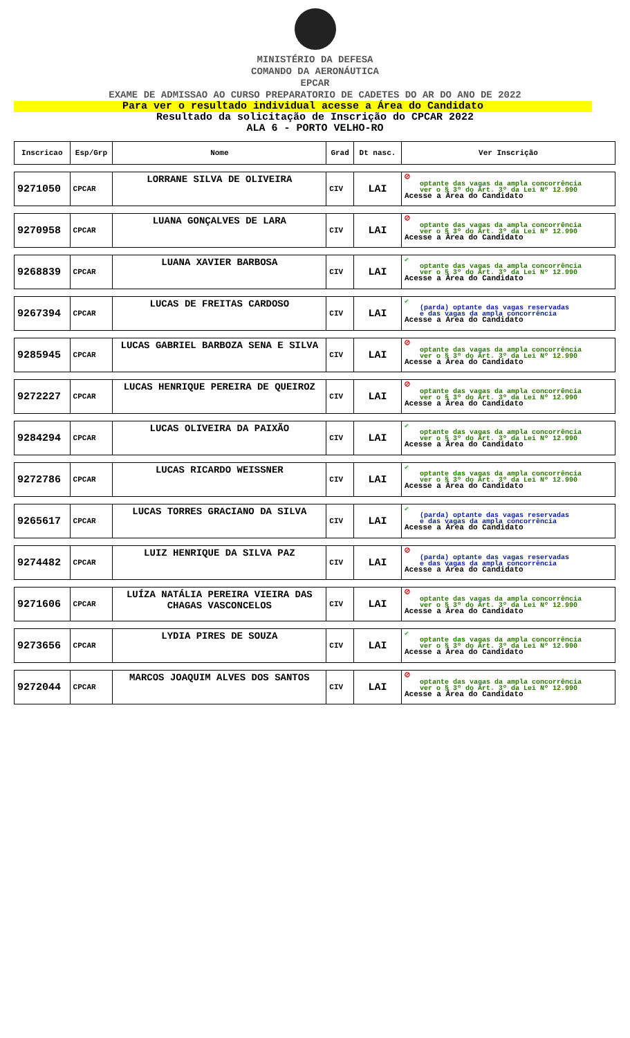MINISTÉRIO DA DEFESA
COMANDO DA AERONÁUTICA
EPCAR
EXAME DE ADMISSAO AO CURSO PREPARATORIO DE CADETES DO AR DO ANO DE 2022
Para ver o resultado individual acesse a Área do Candidato
Resultado da solicitação de Inscrição do CPCAR 2022
ALA 6 - PORTO VELHO-RO
| Inscricao | Esp/Grp | Nome | Grad | Dt nasc. | Ver Inscrição |
| --- | --- | --- | --- | --- | --- |
| 9271050 | CPCAR | LORRANE SILVA DE OLIVEIRA | CIV | LAI | ⊘ optante das vagas da ampla concorrência ver o § 3º do Art. 3º da Lei Nº 12.990 Acesse a Área do Candidato |
| 9270958 | CPCAR | LUANA GONÇALVES DE LARA | CIV | LAI | ⊘ optante das vagas da ampla concorrência ver o § 3º do Art. 3º da Lei Nº 12.990 Acesse a Área do Candidato |
| 9268839 | CPCAR | LUANA XAVIER BARBOSA | CIV | LAI | ✔ optante das vagas da ampla concorrência ver o § 3º do Art. 3º da Lei Nº 12.990 Acesse a Área do Candidato |
| 9267394 | CPCAR | LUCAS DE FREITAS CARDOSO | CIV | LAI | ✔ (parda) optante das vagas reservadas e das vagas da ampla concorrência Acesse a Área do Candidato |
| 9285945 | CPCAR | LUCAS GABRIEL BARBOZA SENA E SILVA | CIV | LAI | ⊘ optante das vagas da ampla concorrência ver o § 3º do Art. 3º da Lei Nº 12.990 Acesse a Área do Candidato |
| 9272227 | CPCAR | LUCAS HENRIQUE PEREIRA DE QUEIROZ | CIV | LAI | ⊘ optante das vagas da ampla concorrência ver o § 3º do Art. 3º da Lei Nº 12.990 Acesse a Área do Candidato |
| 9284294 | CPCAR | LUCAS OLIVEIRA DA PAIXÃO | CIV | LAI | ✔ optante das vagas da ampla concorrência ver o § 3º do Art. 3º da Lei Nº 12.990 Acesse a Área do Candidato |
| 9272786 | CPCAR | LUCAS RICARDO WEISSNER | CIV | LAI | ✔ optante das vagas da ampla concorrência ver o § 3º do Art. 3º da Lei Nº 12.990 Acesse a Área do Candidato |
| 9265617 | CPCAR | LUCAS TORRES GRACIANO DA SILVA | CIV | LAI | ✔ (parda) optante das vagas reservadas e das vagas da ampla concorrência Acesse a Área do Candidato |
| 9274482 | CPCAR | LUIZ HENRIQUE DA SILVA PAZ | CIV | LAI | ⊘ (parda) optante das vagas reservadas e das vagas da ampla concorrência Acesse a Área do Candidato |
| 9271606 | CPCAR | LUÍZA NATÁLIA PEREIRA VIEIRA DAS CHAGAS VASCONCELOS | CIV | LAI | ⊘ optante das vagas da ampla concorrência ver o § 3º do Art. 3º da Lei Nº 12.990 Acesse a Área do Candidato |
| 9273656 | CPCAR | LYDIA PIRES DE SOUZA | CIV | LAI | ✔ optante das vagas da ampla concorrência ver o § 3º do Art. 3º da Lei Nº 12.990 Acesse a Área do Candidato |
| 9272044 | CPCAR | MARCOS JOAQUIM ALVES DOS SANTOS | CIV | LAI | ⊘ optante das vagas da ampla concorrência ver o § 3º do Art. 3º da Lei Nº 12.990 Acesse a Área do Candidato |